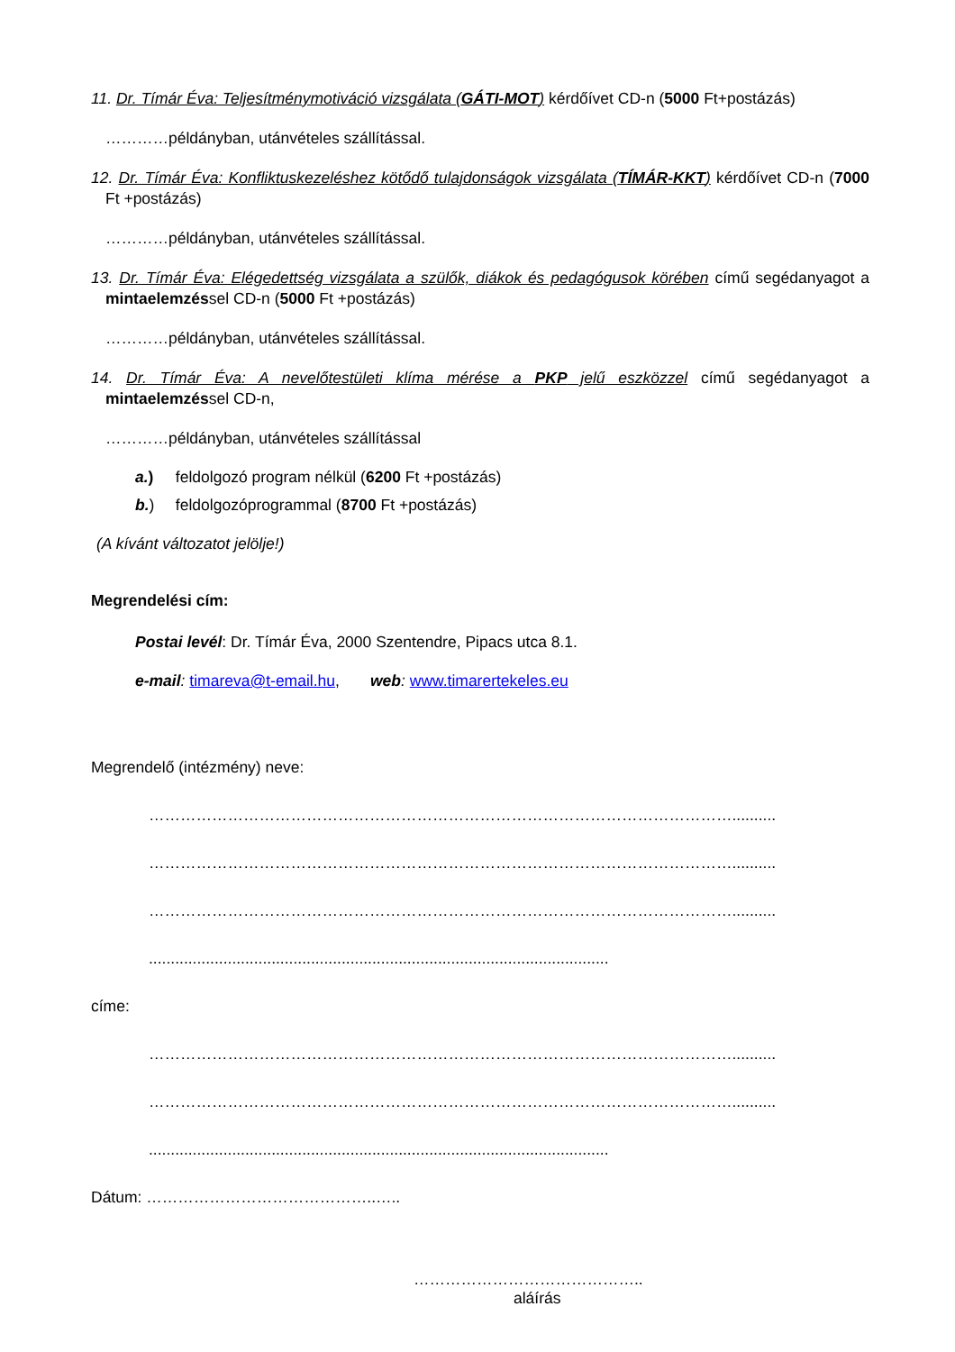11. Dr. Tímár Éva: Teljesítménymotiváció vizsgálata (GÁTI-MOT) kérdőívet CD-n (5000 Ft+postázás)
…………példányban, utánvételes szállítással.
12. Dr. Tímár Éva: Konfliktuskezeléshez kötődő tulajdonságok vizsgálata (TÍMÁR-KKT) kérdőívet CD-n (7000 Ft +postázás)
…………példányban, utánvételes szállítással.
13. Dr. Tímár Éva: Elégedettség vizsgálata a szülők, diákok és pedagógusok körében című segédanyagot a mintaelemzéssel CD-n (5000 Ft +postázás)
…………példányban, utánvételes szállítással.
14. Dr. Tímár Éva: A nevelőtestületi klíma mérése a PKP jelű eszközzel című segédanyagot a mintaelemzéssel CD-n,
…………példányban, utánvételes szállítással
a.) feldolgozó program nélkül (6200 Ft +postázás)
b.) feldolgozóprogrammal (8700 Ft +postázás)
(A kívánt változatot jelölje!)
Megrendelési cím:
Postai levél: Dr. Tímár Éva, 2000 Szentendre, Pipacs utca 8.1.
e-mail: timareva@t-email.hu, web: www.timarertekeles.eu
Megrendelő (intézmény) neve:
…………………………………………………………………………………………………..........
…………………………………………………………………………………………………..........
…………………………………………………………………………………………………..........
.........................................................................................................
címe:
…………………………………………………………………………………………………..........
…………………………………………………………………………………………………..........
.........................................................................................................
Dátum: ……………………………………..…..
……………………………………..
aláírás